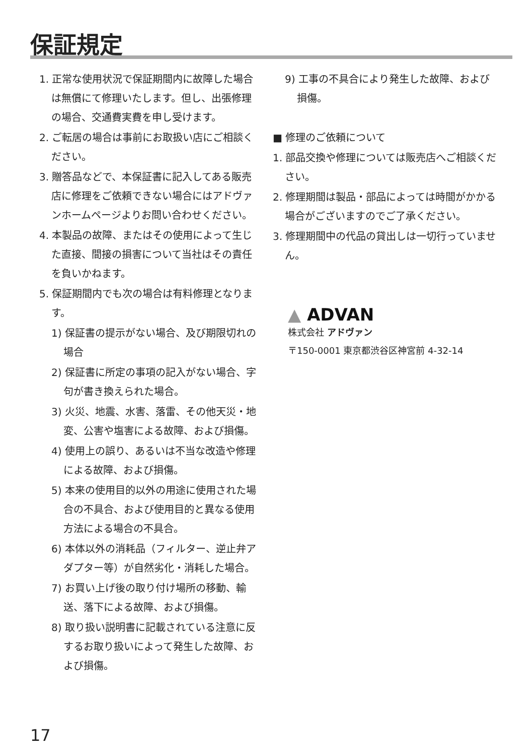保証規定
1. 正常な使用状況で保証期間内に故障した場合は無償にて修理いたします。但し、出張修理の場合、交通費実費を申し受けます。
2. ご転居の場合は事前にお取扱い店にご相談ください。
3. 贈答品などで、本保証書に記入してある販売店に修理をご依頼できない場合にはアドヴァンホームページよりお問い合わせください。
4. 本製品の故障、またはその使用によって生じた直接、間接の損害について当社はその責任を負いかねます。
5. 保証期間内でも次の場合は有料修理となります。
1) 保証書の提示がない場合、及び期限切れの場合
2) 保証書に所定の事項の記入がない場合、字句が書き換えられた場合。
3) 火災、地震、水害、落雷、その他天災・地変、公害や塩害による故障、および損傷。
4) 使用上の誤り、あるいは不当な改造や修理による故障、および損傷。
5) 本来の使用目的以外の用途に使用された場合の不具合、および使用目的と異なる使用方法による場合の不具合。
6) 本体以外の消耗品（フィルター、逆止弁アダプター等）が自然劣化・消耗した場合。
7) お買い上げ後の取り付け場所の移動、輸送、落下による故障、および損傷。
8) 取り扱い説明書に記載されている注意に反するお取り扱いによって発生した故障、および損傷。
9) 工事の不具合により発生した故障、および損傷。
■ 修理のご依頼について
1. 部品交換や修理については販売店へご相談ください。
2. 修理期間は製品・部品によっては時間がかかる場合がございますのでご了承ください。
3. 修理期間中の代品の貸出しは一切行っていません。
▲ ADVAN
株式会社 アドヴァン
〒150-0001 東京都渋谷区神宮前 4-32-14
17